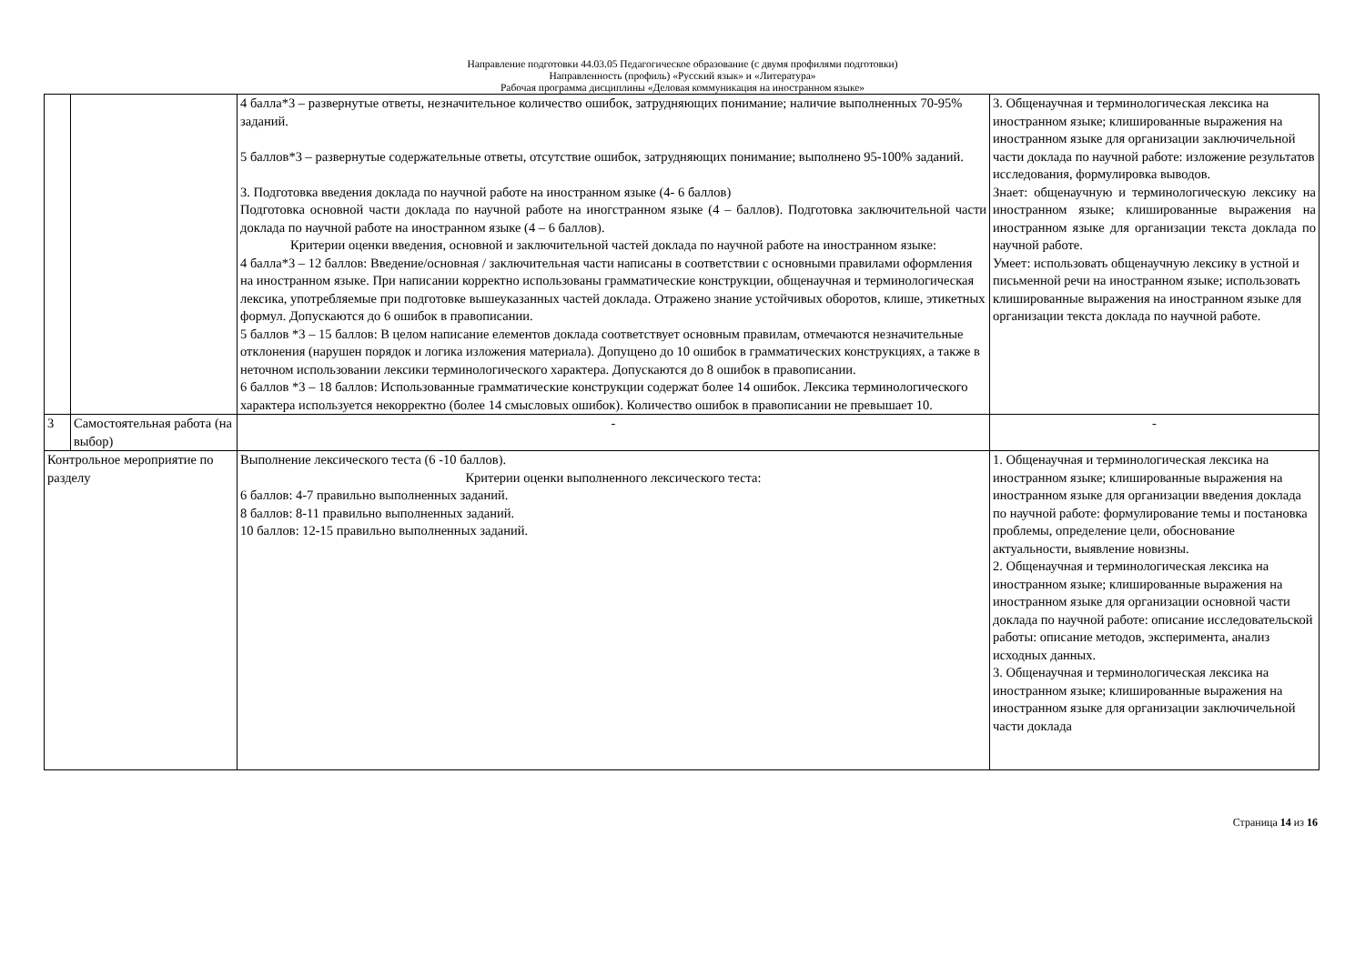Направление подготовки 44.03.05 Педагогическое образование (с двумя профилями подготовки)
Направленность (профиль) «Русский язык» и «Литература»
Рабочая программа дисциплины «Деловая коммуникация на иностранном языке»
| | | 4 балла*3 – развернутые ответы, незначительное количество ошибок, затрудняющих понимание; наличие выполненных 70-95% заданий. 5 баллов*3 – развернутые содержательные ответы, отсутствие ошибок, затрудняющих понимание; выполнено 95-100% заданий. 3. Подготовка введения доклада по научной работе на иностранном языке (4- 6 баллов) Подготовка основной части доклада по научной работе на иногстранном языке (4 – баллов). Подготовка заключительной части доклада по научной работе на иностранном языке (4 – 6 баллов). Критерии оценки введения, основной и заключительной частей доклада по научной работе на иностранном языке: 4 балла*3 – 12 баллов: Введение/основная / заключительная части написаны в соответствии с основными правилами оформления на иностранном языке. При написании корректно использованы грамматические конструкции, общенаучная и терминологическая лексика, употребляемые при подготовке вышеуказанных частей доклада. Отражено знание устойчивых оборотов, клише, этикетных формул. Допускаются до 6 ошибок в правописании. 5 баллов *3 – 15 баллов: В целом написание елементов доклада соответствует основным правилам, отмечаются незначительные отклонения (нарушен порядок и логика изложения материала). Допущено до 10 ошибок в грамматических конструкциях, а также в неточном использовании лексики терминологического характера. Допускаются до 8 ошибок в правописании. 6 баллов *3 – 18 баллов: Использованные грамматические конструкции содержат более 14 ошибок. Лексика терминологического характера используется некорректно (более 14 смысловых ошибок). Количество ошибок в правописании не превышает 10. | 3. Общенаучная и терминологическая лексика на иностранном языке; клишированные выражения на иностранном языке для организации заключичельной части доклада по научной работе: изложение результатов исследования, формулировка выводов. Знает: общенаучную и терминологическую лексику на иностранном языке; клишированные выражения на иностранном языке для организации текста доклада по научной работе. Умеет: использовать общенаучную лексику в устной и письменной речи на иностранном языке; использовать клишированные выражения на иностранном языке для организации текста доклада по научной работе. |
| 3 | Самостоятельная работа (на выбор) | - | - |
| Контрольное мероприятие по разделу | | Выполнение лексического теста (6 -10 баллов). Критерии оценки выполненного лексического теста: 6 баллов: 4-7 правильно выполненных заданий. 8 баллов: 8-11 правильно выполненных заданий. 10 баллов: 12-15 правильно выполненных заданий. | 1. Общенаучная и терминологическая лексика на иностранном языке; клишированные выражения на иностранном языке для организации введения доклада по научной работе: формулирование темы и постановка проблемы, определение цели, обоснование актуальности, выявление новизны. 2. Общенаучная и терминологическая лексика на иностранном языке; клишированные выражения на иностранном языке для организации основной части доклада по научной работе: описание исследовательской работы: описание методов, эксперимента, анализ исходных данных. 3. Общенаучная и терминологическая лексика на иностранном языке; клишированные выражения на иностранном языке для организации заключичельной части доклада |
Страница 14 из 16